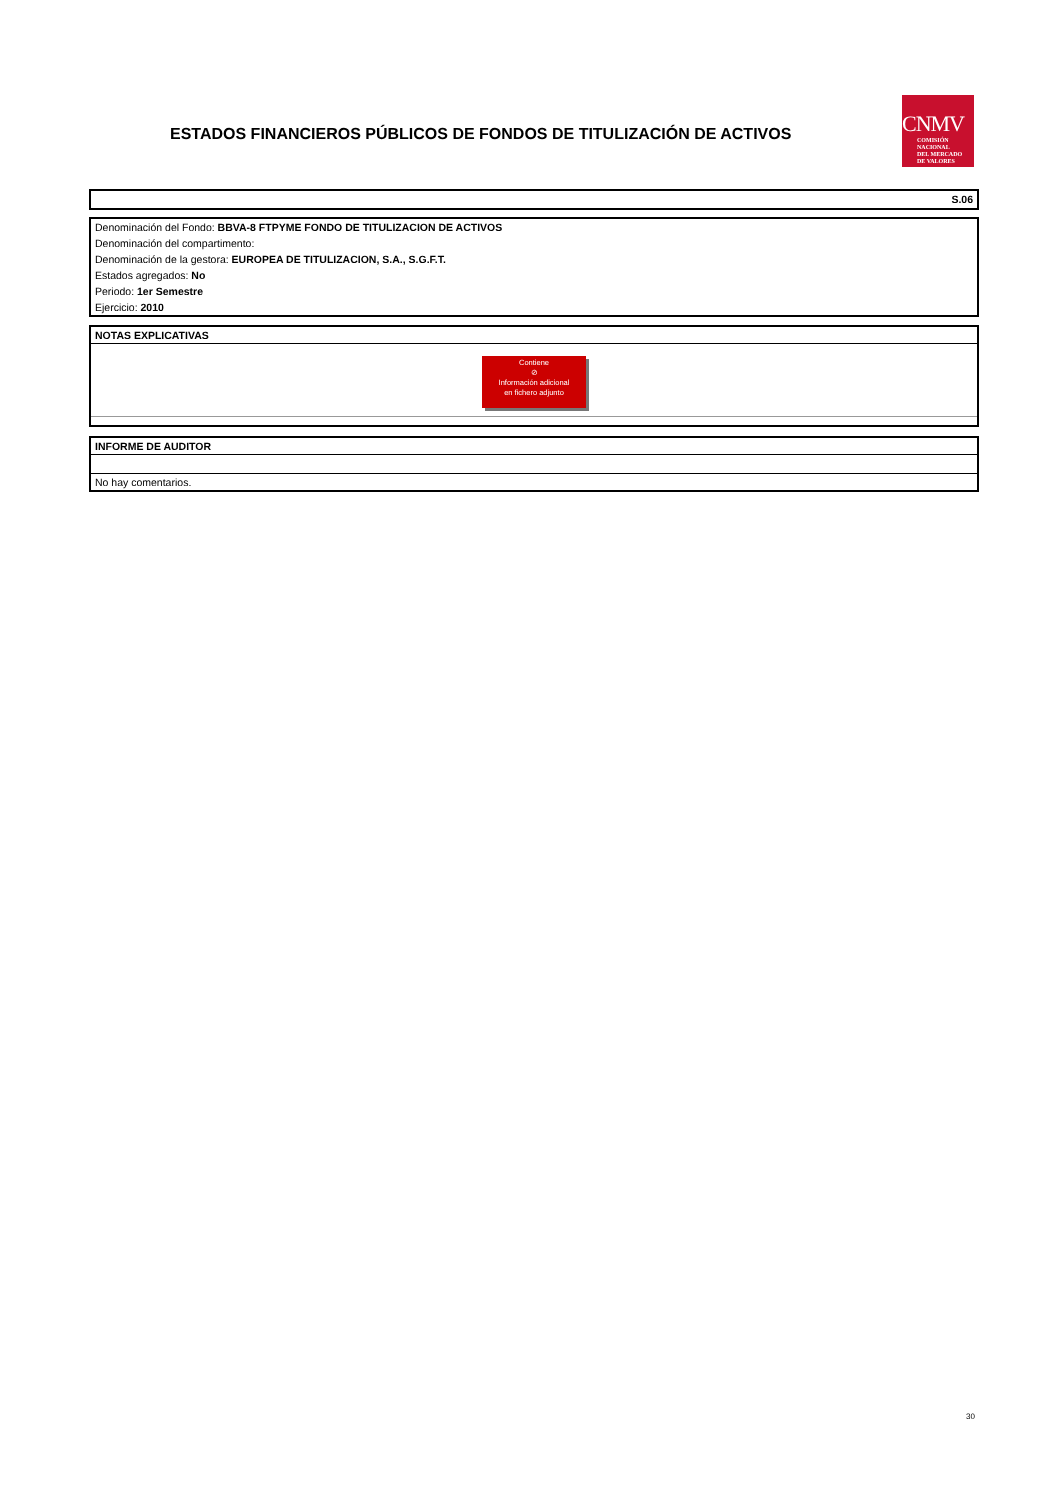ESTADOS FINANCIEROS PÚBLICOS DE FONDOS DE TITULIZACIÓN DE ACTIVOS
CNMV
COMISIÓN
NACIONAL
DEL MERCADO
DE VALORES
S.06
Denominación del Fondo: BBVA-8 FTPYME FONDO DE TITULIZACION DE ACTIVOS
Denominación del compartimento:
Denominación de la gestora: EUROPEA DE TITULIZACION, S.A., S.G.F.T.
Estados agregados: No
Periodo: 1er Semestre
Ejercicio: 2010
NOTAS EXPLICATIVAS
Contiene
⊘
Información adicional
en fichero adjunto
INFORME DE AUDITOR
No hay comentarios.
30